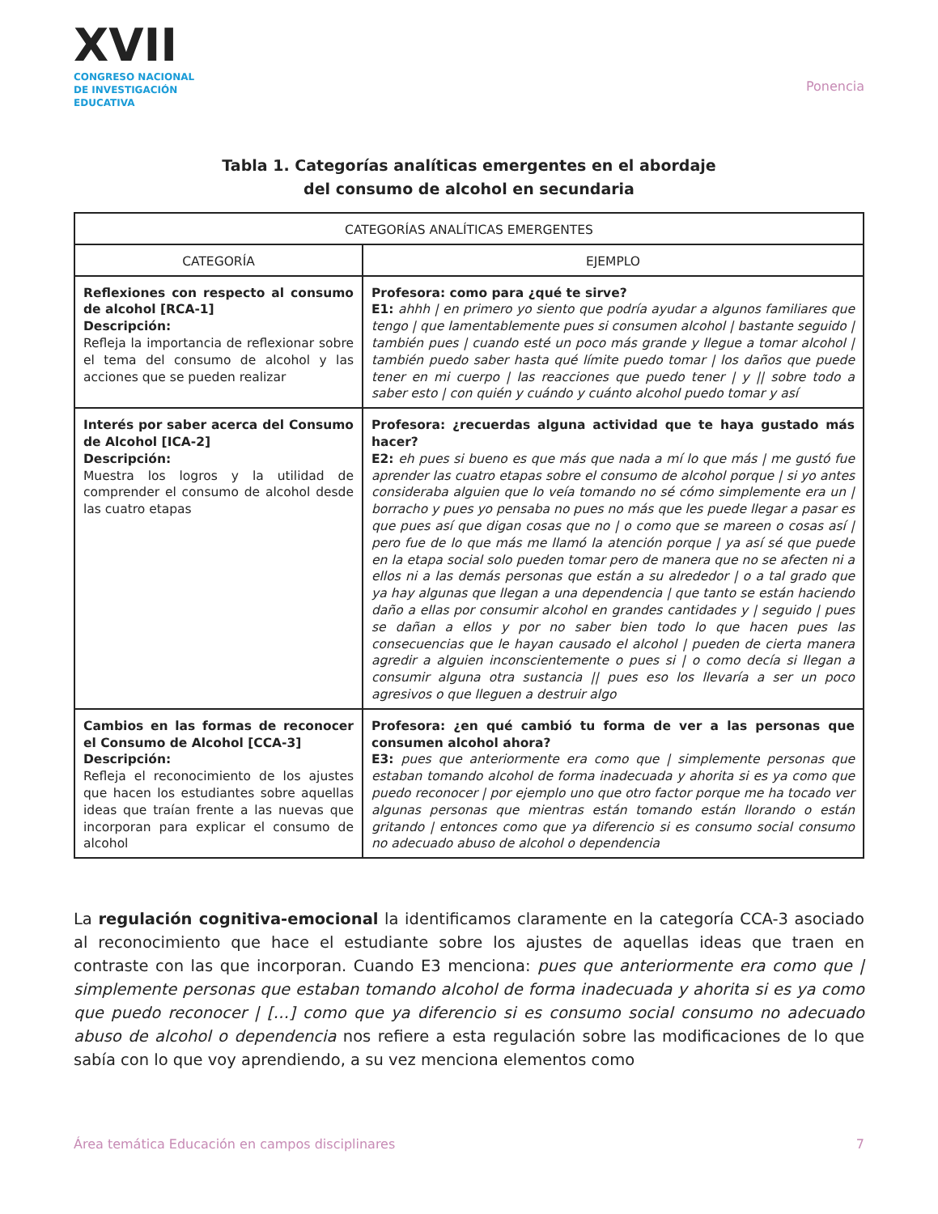XVII
CONGRESO NACIONAL DE INVESTIGACIÓN EDUCATIVA
Ponencia
Tabla 1. Categorías analíticas emergentes en el abordaje
del consumo de alcohol en secundaria
| CATEGORÍAS ANALÍTICAS EMERGENTES | |
| --- | --- |
| CATEGORÍA | EJEMPLO |
| Reflexiones con respecto al consumo de alcohol [RCA-1] Descripción: Refleja la importancia de reflexionar sobre el tema del consumo de alcohol y las acciones que se pueden realizar | Profesora: como para ¿qué te sirve? E1: ahhh / en primero yo siento que podría ayudar a algunos familiares que tengo / que lamentablemente pues si consumen alcohol / bastante seguido / también pues / cuando esté un poco más grande y llegue a tomar alcohol / también puedo saber hasta qué límite puedo tomar / los daños que puede tener en mi cuerpo / las reacciones que puedo tener / y // sobre todo a saber esto / con quién y cuándo y cuánto alcohol puedo tomar y así |
| Interés por saber acerca del Consumo de Alcohol [ICA-2] Descripción: Muestra los logros y la utilidad de comprender el consumo de alcohol desde las cuatro etapas | Profesora: ¿recuerdas alguna actividad que te haya gustado más hacer? E2: eh pues si bueno es que más que nada a mí lo que más / me gustó fue aprender las cuatro etapas sobre el consumo de alcohol porque / si yo antes consideraba alguien que lo veía tomando no sé cómo simplemente era un / borracho y pues yo pensaba no pues no más que les puede llegar a pasar es que pues así que digan cosas que no / o como que se mareen o cosas así / pero fue de lo que más me llamó la atención porque / ya así sé que puede en la etapa social solo pueden tomar pero de manera que no se afecten ni a ellos ni a las demás personas que están a su alrededor / o a tal grado que ya hay algunas que llegan a una dependencia / que tanto se están haciendo daño a ellas por consumir alcohol en grandes cantidades y / seguido / pues se dañan a ellos y por no saber bien todo lo que hacen pues las consecuencias que le hayan causado el alcohol / pueden de cierta manera agredir a alguien inconscientemente o pues si / o como decía si llegan a consumir alguna otra sustancia // pues eso los llevaría a ser un poco agresivos o que lleguen a destruir algo |
| Cambios en las formas de reconocer el Consumo de Alcohol [CCA-3] Descripción: Refleja el reconocimiento de los ajustes que hacen los estudiantes sobre aquellas ideas que traían frente a las nuevas que incorporan para explicar el consumo de alcohol | Profesora: ¿en qué cambió tu forma de ver a las personas que consumen alcohol ahora? E3: pues que anteriormente era como que / simplemente personas que estaban tomando alcohol de forma inadecuada y ahorita si es ya como que puedo reconocer / por ejemplo uno que otro factor porque me ha tocado ver algunas personas que mientras están tomando están llorando o están gritando / entonces como que ya diferencio si es consumo social consumo no adecuado abuso de alcohol o dependencia |
La regulación cognitiva-emocional la identificamos claramente en la categoría CCA-3 asociado al reconocimiento que hace el estudiante sobre los ajustes de aquellas ideas que traen en contraste con las que incorporan. Cuando E3 menciona: pues que anteriormente era como que | simplemente personas que estaban tomando alcohol de forma inadecuada y ahorita si es ya como que puedo reconocer | […] como que ya diferencio si es consumo social consumo no adecuado abuso de alcohol o dependencia nos refiere a esta regulación sobre las modificaciones de lo que sabía con lo que voy aprendiendo, a su vez menciona elementos como
Área temática Educación en campos disciplinares 7